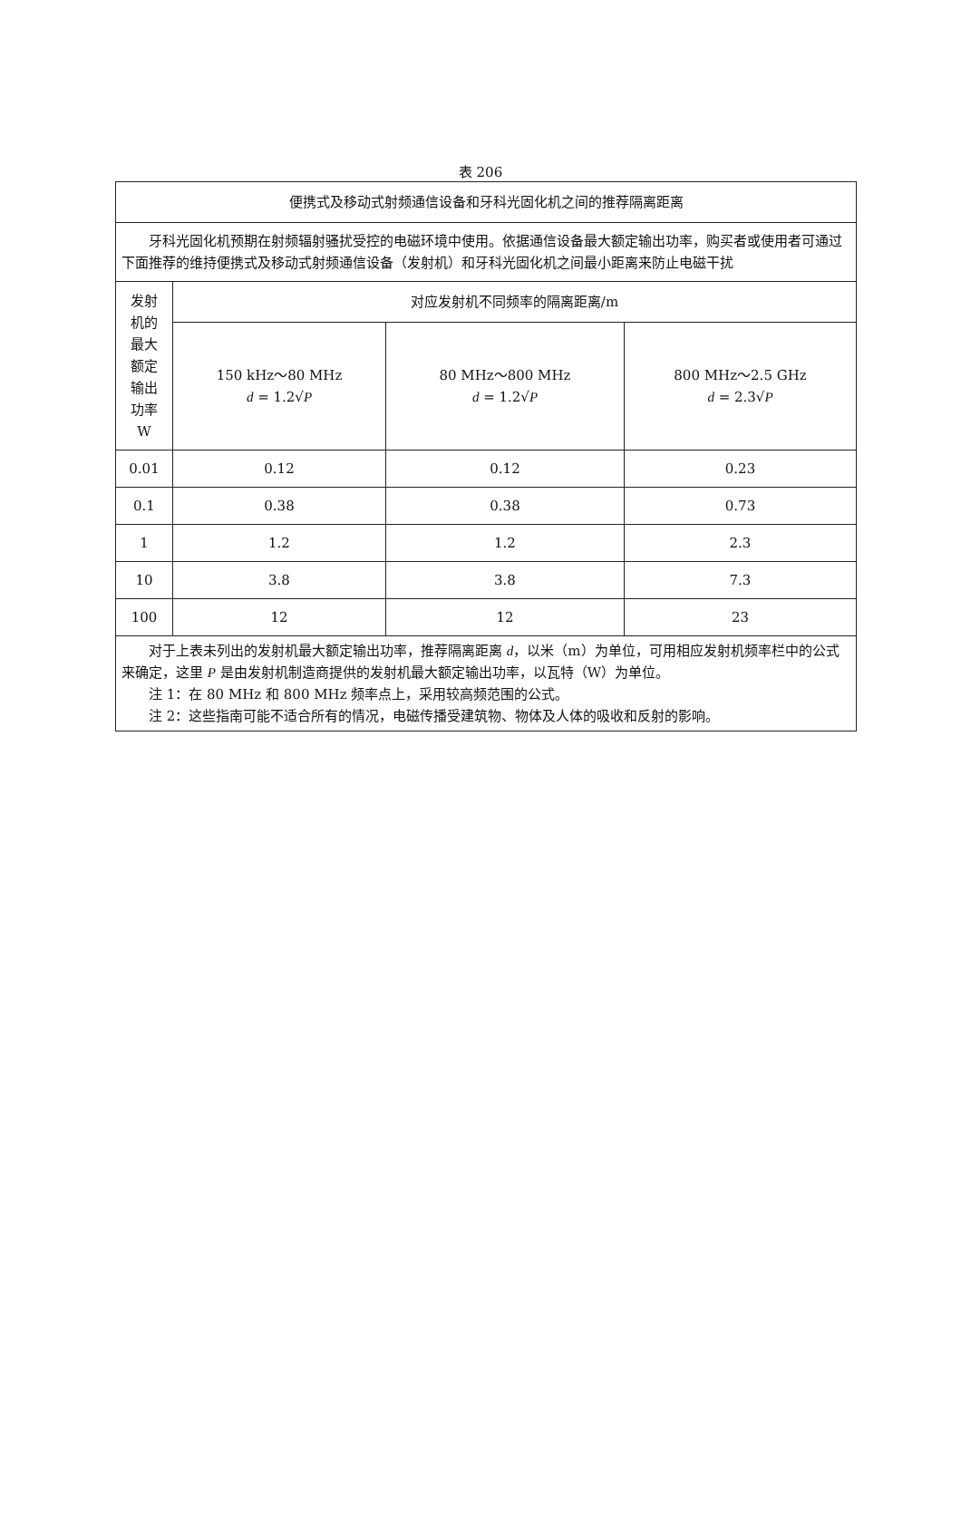表 206
| 便携式及移动式射频通信设备和牙科光固化机之间的推荐隔离距离 | | | |
| 牙科光固化机预期在射频辐射骚扰受控的电磁环境中使用。依据通信设备最大额定输出功率，购买者或使用者可通过下面推荐的维持便携式及移动式射频通信设备（发射机）和牙科光固化机之间最小距离来防止电磁干扰 | | | |
| 发射 机的 最大 额定 输出 功率 W | 对应发射机不同频率的隔离距离/m | | |
| | 150 kHz～80 MHz d = 1.2√ P | 80 MHz～800 MHz d = 1.2√ P | 800 MHz～2.5 GHz d = 2.3√ P |
| 0.01 | 0.12 | 0.12 | 0.23 |
| 0.1 | 0.38 | 0.38 | 0.73 |
| 1 | 1.2 | 1.2 | 2.3 |
| 10 | 3.8 | 3.8 | 7.3 |
| 100 | 12 | 12 | 23 |
| 对于上表未列出的发射机最大额定输出功率，推荐隔离距离 d ，以米（m）为单位，可用相应发射机频率栏中的公式来确定，这里 P 是由发射机制造商提供的发射机最大额定输出功率，以瓦特（W）为单位。 注 1：在 80 MHz 和 800 MHz 频率点上，采用较高频范围的公式。 注 2：这些指南可能不适合所有的情况，电磁传播受建筑物、物体及人体的吸收和反射的影响。 | | | |